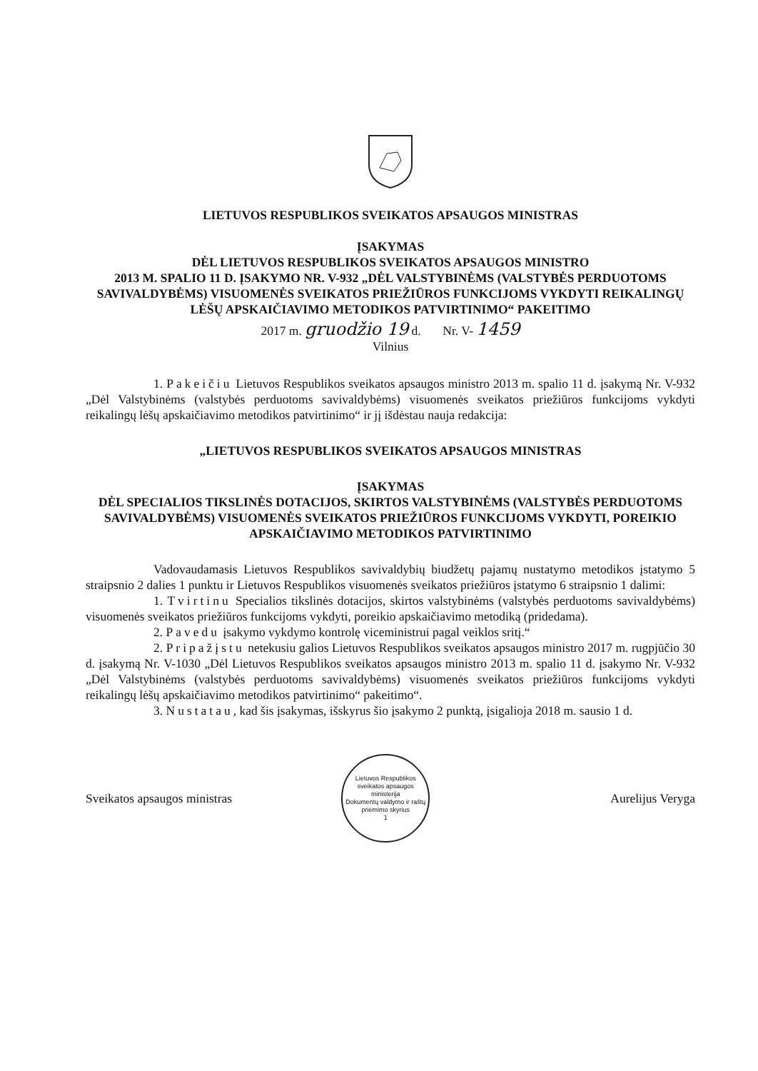LIETUVOS RESPUBLIKOS SVEIKATOS APSAUGOS MINISTRAS
ĮSAKYMAS
DĖL LIETUVOS RESPUBLIKOS SVEIKATOS APSAUGOS MINISTRO
2013 M. SPALIO 11 D. ĮSAKYMO NR. V-932 „DĖL VALSTYBINĖMS (VALSTYBĖS PERDUOTOMS SAVIVALDYBĖMS) VISUOMENĖS SVEIKATOS PRIEŽIŪROS FUNKCIJOMS VYKDYTI REIKALINGŲ LĖŠŲ APSKAIČIAVIMO METODIKOS PATVIRTINIMO“ PAKEITIMO
2017 m. gruodžio 19 d. Nr. V- 1459
Vilnius
1. Pakeičiu Lietuvos Respublikos sveikatos apsaugos ministro 2013 m. spalio 11 d. įsakymą Nr. V-932 „Dėl Valstybinėms (valstybės perduotoms savivaldybėms) visuomenės sveikatos priežiūros funkcijoms vykdyti reikalingų lėšų apskaičiavimo metodikos patvirtinimo“ ir jį išdėstau nauja redakcija:
„LIETUVOS RESPUBLIKOS SVEIKATOS APSAUGOS MINISTRAS
ĮSAKYMAS
DĖL SPECIALIOS TIKSLINĖS DOTACIJOS, SKIRTOS VALSTYBINĖMS (VALSTYBĖS PERDUOTOMS SAVIVALDYBĖMS) VISUOMENĖS SVEIKATOS PRIEŽIŪROS FUNKCIJOMS VYKDYTI, POREIKIO APSKAIČIAVIMO METODIKOS PATVIRTINIMO
Vadovaudamasis Lietuvos Respublikos savivaldybių biudžetų pajamų nustatymo metodikos įstatymo 5 straipsnio 2 dalies 1 punktu ir Lietuvos Respublikos visuomenės sveikatos priežiūros įstatymo 6 straipsnio 1 dalimi:
1. Tvirtinu Specialios tikslinės dotacijos, skirtos valstybinėms (valstybės perduotoms savivaldybėms) visuomenės sveikatos priežiūros funkcijoms vykdyti, poreikio apskaičiavimo metodiką (pridedama).
2. Pavedu įsakymo vykdymo kontrolę viceministrui pagal veiklos sritį.“
2. Pripažįstu netekusiu galios Lietuvos Respublikos sveikatos apsaugos ministro 2017 m. rugpjūčio 30 d. įsakymą Nr. V-1030 „Dėl Lietuvos Respublikos sveikatos apsaugos ministro 2013 m. spalio 11 d. įsakymo Nr. V-932 „Dėl Valstybinėms (valstybės perduotoms savivaldybėms) visuomenės sveikatos priežiūros funkcijoms vykdyti reikalingų lėšų apskaičiavimo metodikos patvirtinimo“ pakeitimo“.
3. Nustatau, kad šis įsakymas, išskyrus šio įsakymo 2 punktą, įsigalioja 2018 m. sausio 1 d.
Sveikatos apsaugos ministras
Lietuvos Respublikos sveikatos apsaugos ministerija
Dokumentų valdymo ir raštų priėmimo skyrius
1
Aurelijus Veryga